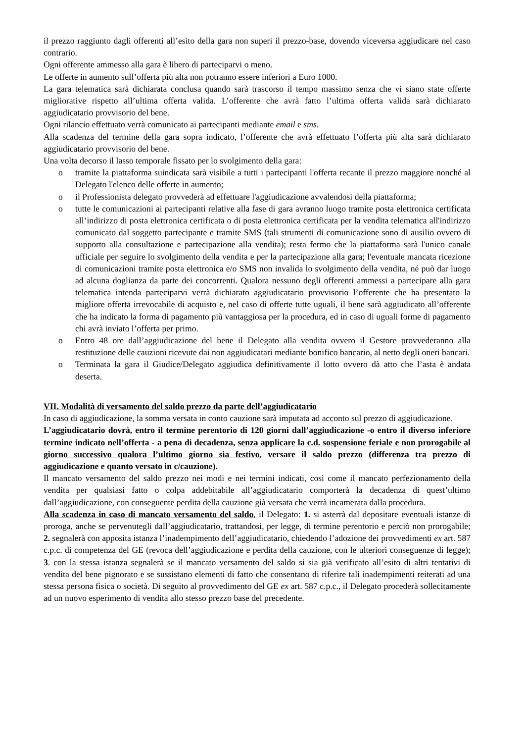il prezzo raggiunto dagli offerenti all’esito della gara non superi il prezzo-base, dovendo viceversa aggiudicare nel caso contrario.
Ogni offerente ammesso alla gara è libero di parteciparvi o meno.
Le offerte in aumento sull’offerta più alta non potranno essere inferiori a Euro 1000.
La gara telematica sarà dichiarata conclusa quando sarà trascorso il tempo massimo senza che vi siano state offerte migliorative rispetto all’ultima offerta valida. L’offerente che avrà fatto l’ultima offerta valida sarà dichiarato aggiudicatario provvisorio del bene.
Ogni rilancio effettuato verrà comunicato ai partecipanti mediante email e sms.
Alla scadenza del termine della gara sopra indicato, l’offerente che avrà effettuato l’offerta più alta sarà dichiarato aggiudicatario provvisorio del bene.
Una volta decorso il lasso temporale fissato per lo svolgimento della gara:
o tramite la piattaforma suindicata sarà visibile a tutti i partecipanti l'offerta recante il prezzo maggiore nonché al Delegato l'elenco delle offerte in aumento;
o il Professionista delegato provvederà ad effettuare l'aggiudicazione avvalendosi della piattaforma;
o tutte le comunicazioni ai partecipanti relative alla fase di gara avranno luogo tramite posta elettronica certificata all’indirizzo di posta elettronica certificata o di posta elettronica certificata per la vendita telematica all'indirizzo comunicato dal soggetto partecipante e tramite SMS (tali strumenti di comunicazione sono di ausilio ovvero di supporto alla consultazione e partecipazione alla vendita); resta fermo che la piattaforma sarà l'unico canale ufficiale per seguire lo svolgimento della vendita e per la partecipazione alla gara; l'eventuale mancata ricezione di comunicazioni tramite posta elettronica e/o SMS non invalida lo svolgimento della vendita, né può dar luogo ad alcuna doglianza da parte dei concorrenti. Qualora nessuno degli offerenti ammessi a partecipare alla gara telematica intenda parteciparvi verrà dichiarato aggiudicatario provvisorio l’offerente che ha presentato la migliore offerta irrevocabile di acquisto e, nel caso di offerte tutte uguali, il bene sarà aggiudicato all’offerente che ha indicato la forma di pagamento più vantaggiosa per la procedura, ed in caso di uguali forme di pagamento chi avrà inviato l’offerta per primo.
o Entro 48 ore dall’aggiudicazione del bene il Delegato alla vendita ovvero il Gestore provvederanno alla restituzione delle cauzioni ricevute dai non aggiudicatari mediante bonifico bancario, al netto degli oneri bancari.
o Terminata la gara il Giudice/Delegato aggiudica definitivamente il lotto ovvero dà atto che l’asta è andata deserta.
VII. Modalità di versamento del saldo prezzo da parte dell’aggiudicatario
In caso di aggiudicazione, la somma versata in conto cauzione sarà imputata ad acconto sul prezzo di aggiudicazione.
L’aggiudicatario dovrà, entro il termine perentorio di 120 giorni dall’aggiudicazione -o entro il diverso inferiore termine indicato nell’offerta - a pena di decadenza, senza applicare la c.d. sospensione feriale e non prorogabile al giorno successivo qualora l’ultimo giorno sia festivo, versare il saldo prezzo (differenza tra prezzo di aggiudicazione e quanto versato in c/cauzione).
Il mancato versamento del saldo prezzo nei modi e nei termini indicati, così come il mancato perfezionamento della vendita per qualsiasi fatto o colpa addebitabile all’aggiudicatario comporterà la decadenza di quest’ultimo dall’aggiudicazione, con conseguente perdita della cauzione già versata che verrà incamerata dalla procedura.
Alla scadenza in caso di mancato versamento del saldo, il Delegato: 1. si asterrà dal depositare eventuali istanze di proroga, anche se pervenutegli dall’aggiudicatario, trattandosi, per legge, di termine perentorio e perciò non prorogabile; 2. segnalerà con apposita istanza l’inadempimento dell’aggiudicatario, chiedendo l’adozione dei provvedimenti ex art. 587 c.p.c. di competenza del GE (revoca dell’aggiudicazione e perdita della cauzione, con le ulteriori conseguenze di legge); 3. con la stessa istanza segnalerà se il mancato versamento del saldo si sia già verificato all’esito di altri tentativi di vendita del bene pignorato e se sussistano elementi di fatto che consentano di riferire tali inadempimenti reiterati ad una stessa persona fisica o società. Di seguito al provvedimento del GE ex art. 587 c.p.c., il Delegato procederà sollecitamente ad un nuovo esperimento di vendita allo stesso prezzo base del precedente.